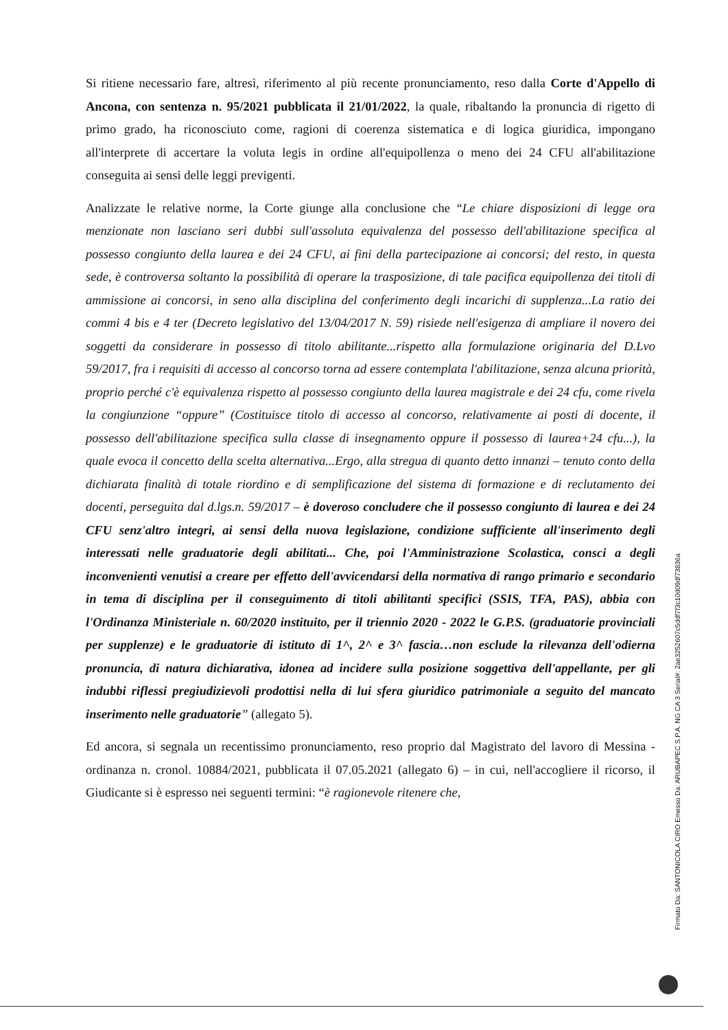Si ritiene necessario fare, altresì, riferimento al più recente pronunciamento, reso dalla Corte d'Appello di Ancona, con sentenza n. 95/2021 pubblicata il 21/01/2022, la quale, ribaltando la pronuncia di rigetto di primo grado, ha riconosciuto come, ragioni di coerenza sistematica e di logica giuridica, impongano all'interprete di accertare la voluta legis in ordine all'equipollenza o meno dei 24 CFU all'abilitazione conseguita ai sensi delle leggi previgenti.
Analizzate le relative norme, la Corte giunge alla conclusione che “Le chiare disposizioni di legge ora menzionate non lasciano seri dubbi sull'assoluta equivalenza del possesso dell'abilitazione specifica al possesso congiunto della laurea e dei 24 CFU, ai fini della partecipazione ai concorsi; del resto, in questa sede, è controversa soltanto la possibilità di operare la trasposizione, di tale pacifica equipollenza dei titoli di ammissione ai concorsi, in seno alla disciplina del conferimento degli incarichi di supplenza...La ratio dei commi 4 bis e 4 ter (Decreto legislativo del 13/04/2017 N. 59) risiede nell'esigenza di ampliare il novero dei soggetti da considerare in possesso di titolo abilitante...rispetto alla formulazione originaria del D.Lvo 59/2017, fra i requisiti di accesso al concorso torna ad essere contemplata l'abilitazione, senza alcuna priorità, proprio perché c'è equivalenza rispetto al possesso congiunto della laurea magistrale e dei 24 cfu, come rivela la congiunzione “oppure” (Costituisce titolo di accesso al concorso, relativamente ai posti di docente, il possesso dell'abilitazione specifica sulla classe di insegnamento oppure il possesso di laurea+24 cfu...), la quale evoca il concetto della scelta alternativa...Ergo, alla stregua di quanto detto innanzi – tenuto conto della dichiarata finalità di totale riordino e di semplificazione del sistema di formazione e di reclutamento dei docenti, perseguita dal d.lgs.n. 59/2017 – è doveroso concludere che il possesso congiunto di laurea e dei 24 CFU senz'altro integri, ai sensi della nuova legislazione, condizione sufficiente all'inserimento degli interessati nelle graduatorie degli abilitati... Che, poi l'Amministrazione Scolastica, consci a degli inconvenienti venutisi a creare per effetto dell'avvicendarsi della normativa di rango primario e secondario in tema di disciplina per il conseguimento di titoli abilitanti specifici (SSIS, TFA, PAS), abbia con l'Ordinanza Ministeriale n. 60/2020 instituito, per il triennio 2020 - 2022 le G.P.S. (graduatorie provinciali per supplenze) e le graduatorie di istituto di 1^, 2^ e 3^ fascia…non esclude la rilevanza dell'odierna pronuncia, di natura dichiarativa, idonea ad incidere sulla posizione soggettiva dell'appellante, per gli indubbi riflessi pregiudizievoli prodottisi nella di lui sfera giuridico patrimoniale a seguito del mancato inserimento nelle graduatorie” (allegato 5).
Ed ancora, si segnala un recentissimo pronunciamento, reso proprio dal Magistrato del lavoro di Messina - ordinanza n. cronol. 10884/2021, pubblicata il 07.05.2021 (allegato 6) – in cui, nell'accogliere il ricorso, il Giudicante si è espresso nei seguenti termini: “è ragionevole ritenere che,
Firmato Da: SANTONICOLA CIRO Emesso Da: ARUBAPEC S.P.A. NG CA 3 Serial#: 2ae3252607c5ddf7f3c10d09df73836a